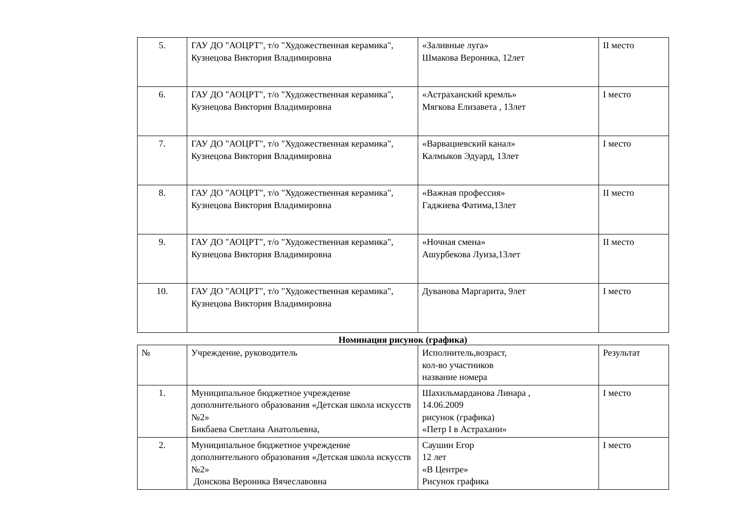| 5. | ГАУ ДО "АОЦРТ", т/о "Художественная керамика", Кузнецова Виктория Владимировна | «Заливные луга» Шмакова Вероника, 12лет | II место |
| 6. | ГАУ ДО "АОЦРТ", т/о "Художественная керамика", Кузнецова Виктория Владимировна | «Астраханский кремль» Мягкова Елизавета , 13лет | I место |
| 7. | ГАУ ДО "АОЦРТ", т/о "Художественная керамика", Кузнецова Виктория Владимировна | «Варвациевский канал» Калмыков Эдуард, 13лет | I место |
| 8. | ГАУ ДО "АОЦРТ", т/о "Художественная керамика", Кузнецова Виктория Владимировна | «Важная профессия» Гаджиева Фатима,13лет | II место |
| 9. | ГАУ ДО "АОЦРТ", т/о "Художественная керамика", Кузнецова Виктория Владимировна | «Ночная смена» Ашурбекова Луиза,13лет | II место |
| 10. | ГАУ ДО "АОЦРТ", т/о "Художественная керамика", Кузнецова Виктория Владимировна | Дуванова Маргарита, 9лет | I место |
Номинация рисунок (графика)
| № | Учреждение, руководитель | Исполнитель,возраст, кол-во участников название номера | Результат |
| --- | --- | --- | --- |
| 1. | Муниципальное бюджетное учреждение дополнительного образования «Детская школа искусств №2» Бикбаева Светлана Анатольевна, | Шахильмарданова Линара , 14.06.2009 рисунок (графика) «Петр I в Астрахани» | I место |
| 2. | Муниципальное бюджетное учреждение дополнительного образования «Детская школа искусств №2» Донскова Вероника Вячеславовна | Саушин Егор 12 лет «В Центре» Рисунок графика | I место |